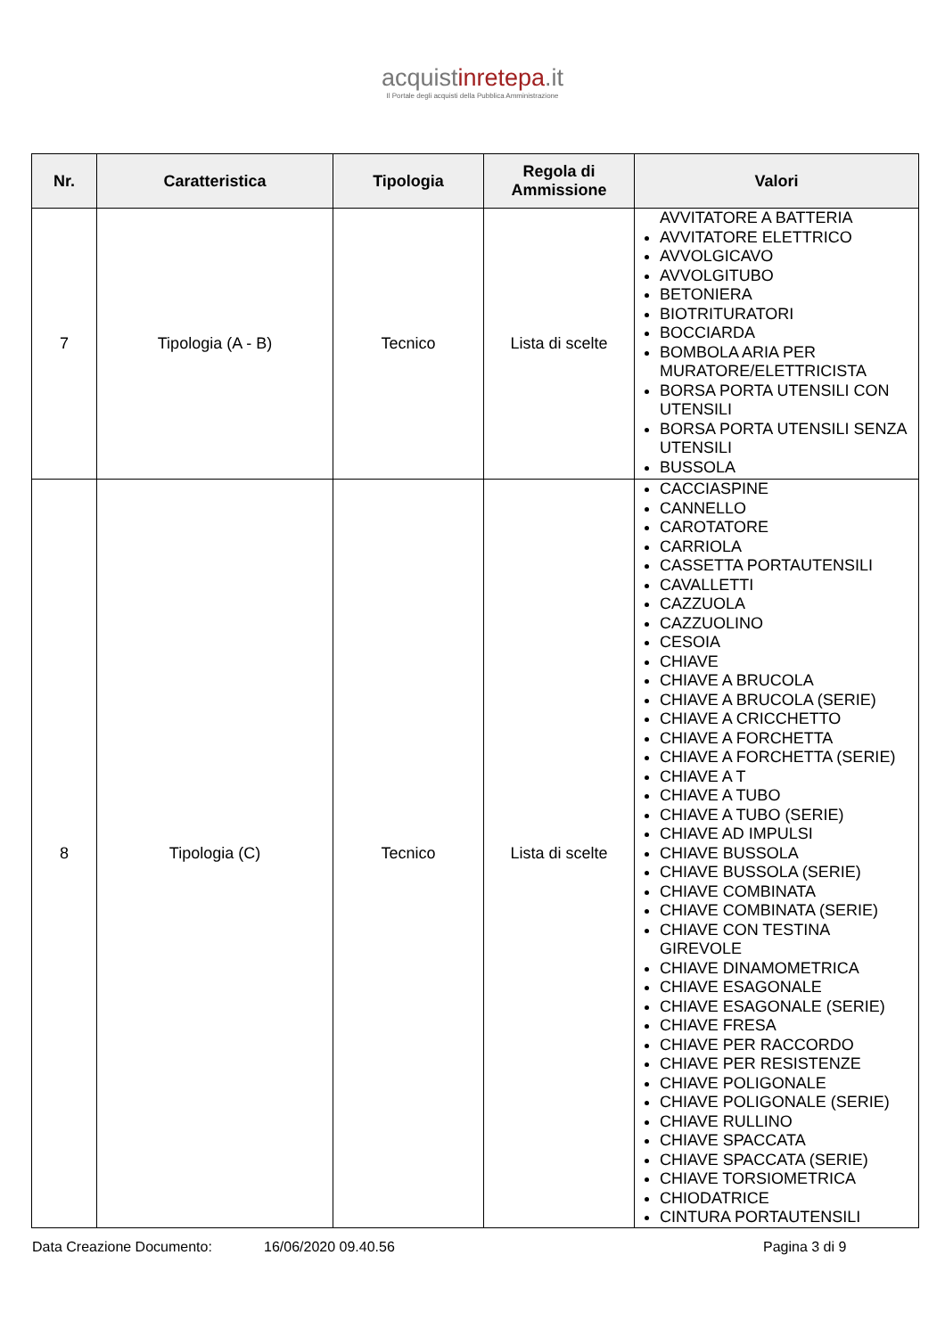acquistinretepa.it
Il Portale degli acquisti della Pubblica Amministrazione
| Nr. | Caratteristica | Tipologia | Regola di Ammissione | Valori |
| --- | --- | --- | --- | --- |
| 7 | Tipologia (A - B) | Tecnico | Lista di scelte | AVVITATORE A BATTERIA AVVITATORE ELETTRICO AVVOLGICAVO AVVOLGITUBO BETONIERA BIOTRITURATORI BOCCIARDA BOMBOLA ARIA PER MURATORE/ELETTRICISTA BORSA PORTA UTENSILI CON UTENSILI BORSA PORTA UTENSILI SENZA UTENSILI BUSSOLA |
| 8 | Tipologia (C) | Tecnico | Lista di scelte | CACCIASPINE CANNELLO CAROTATORE CARRIOLA CASSETTA PORTAUTENSILI CAVALLETTI CAZZUOLA CAZZUOLINO CESOIA CHIAVE CHIAVE A BRUCOLA CHIAVE A BRUCOLA (SERIE) CHIAVE A CRICCHETTO CHIAVE A FORCHETTA CHIAVE A FORCHETTA (SERIE) CHIAVE A T CHIAVE A TUBO CHIAVE A TUBO (SERIE) CHIAVE AD IMPULSI CHIAVE BUSSOLA CHIAVE BUSSOLA (SERIE) CHIAVE COMBINATA CHIAVE COMBINATA (SERIE) CHIAVE CON TESTINA GIREVOLE CHIAVE DINAMOMETRICA CHIAVE ESAGONALE CHIAVE ESAGONALE (SERIE) CHIAVE FRESA CHIAVE PER RACCORDO CHIAVE PER RESISTENZE CHIAVE POLIGONALE CHIAVE POLIGONALE (SERIE) CHIAVE RULLINO CHIAVE SPACCATA CHIAVE SPACCATA (SERIE) CHIAVE TORSIOMETRICA CHIODATRICE CINTURA PORTAUTENSILI |
Data Creazione Documento: 16/06/2020 09.40.56 Pagina 3 di 9